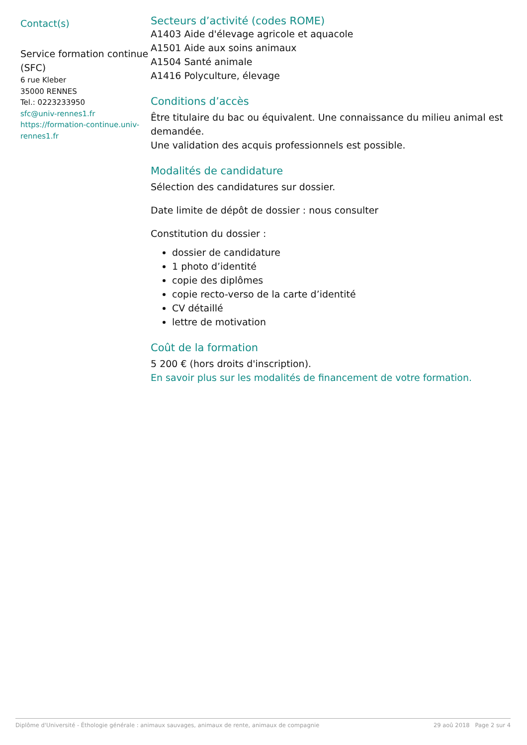Contact(s)
Service formation continue (SFC)
6 rue Kleber
35000 RENNES
Tel.: 0223233950
sfc@univ-rennes1.fr
https://formation-continue.univ-rennes1.fr
Secteurs d’activité (codes ROME)
A1403 Aide d'élevage agricole et aquacole
A1501 Aide aux soins animaux
A1504 Santé animale
A1416 Polyculture, élevage
Conditions d’accès
Être titulaire du bac ou équivalent. Une connaissance du milieu animal est demandée.
Une validation des acquis professionnels est possible.
Modalités de candidature
Sélection des candidatures sur dossier.
Date limite de dépôt de dossier : nous consulter
Constitution du dossier :
dossier de candidature
1 photo d’identité
copie des diplômes
copie recto-verso de la carte d’identité
CV détaillé
lettre de motivation
Coût de la formation
5 200 € (hors droits d'inscription).
En savoir plus sur les modalités de financement de votre formation.
Diplôme d'Université - Éthologie générale : animaux sauvages, animaux de rente, animaux de compagnie 29 aoû 2018 Page 2 sur 4